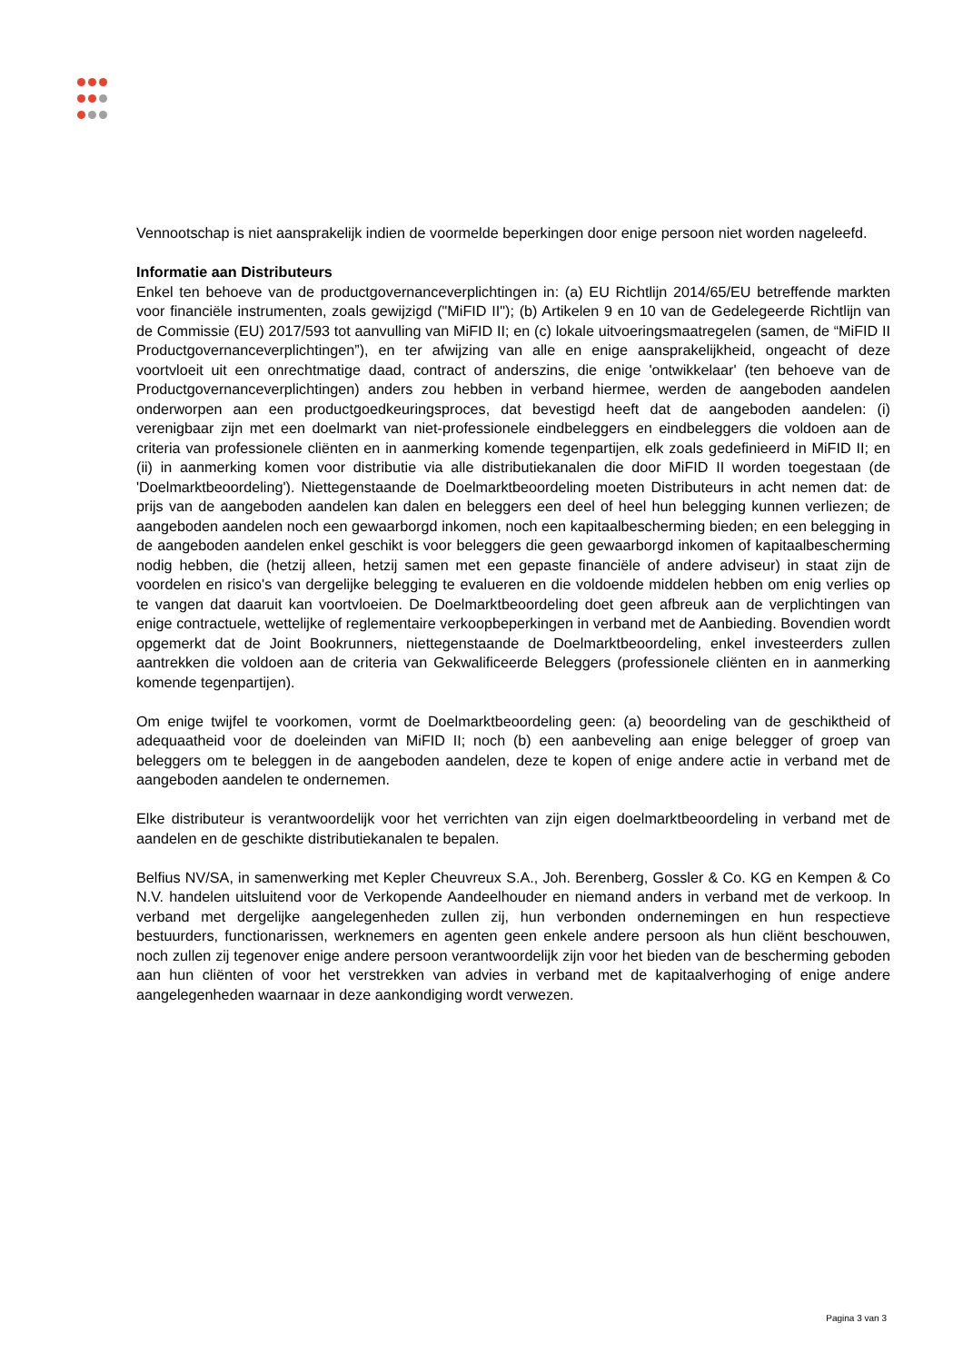Vennootschap is niet aansprakelijk indien de voormelde beperkingen door enige persoon niet worden nageleefd.
Informatie aan Distributeurs
Enkel ten behoeve van de productgovernanceverplichtingen in: (a) EU Richtlijn 2014/65/EU betreffende markten voor financiële instrumenten, zoals gewijzigd ("MiFID II"); (b) Artikelen 9 en 10 van de Gedelegeerde Richtlijn van de Commissie (EU) 2017/593 tot aanvulling van MiFID II; en (c) lokale uitvoeringsmaatregelen (samen, de “MiFID II Productgovernanceverplichtingen”), en ter afwijzing van alle en enige aansprakelijkheid, ongeacht of deze voortvloeit uit een onrechtmatige daad, contract of anderszins, die enige 'ontwikkelaar' (ten behoeve van de Productgovernanceverplichtingen) anders zou hebben in verband hiermee, werden de aangeboden aandelen onderworpen aan een productgoedkeuringsproces, dat bevestigd heeft dat de aangeboden aandelen: (i) verenigbaar zijn met een doelmarkt van niet-professionele eindbeleggers en eindbeleggers die voldoen aan de criteria van professionele cliënten en in aanmerking komende tegenpartijen, elk zoals gedefinieerd in MiFID II; en (ii) in aanmerking komen voor distributie via alle distributiekanalen die door MiFID II worden toegestaan (de 'Doelmarktbeoordeling'). Niettegenstaande de Doelmarktbeoordeling moeten Distributeurs in acht nemen dat: de prijs van de aangeboden aandelen kan dalen en beleggers een deel of heel hun belegging kunnen verliezen; de aangeboden aandelen noch een gewaarborgd inkomen, noch een kapitaalbescherming bieden; en een belegging in de aangeboden aandelen enkel geschikt is voor beleggers die geen gewaarborgd inkomen of kapitaalbescherming nodig hebben, die (hetzij alleen, hetzij samen met een gepaste financiële of andere adviseur) in staat zijn de voordelen en risico's van dergelijke belegging te evalueren en die voldoende middelen hebben om enig verlies op te vangen dat daaruit kan voortvloeien. De Doelmarktbeoordeling doet geen afbreuk aan de verplichtingen van enige contractuele, wettelijke of reglementaire verkoopbeperkingen in verband met de Aanbieding. Bovendien wordt opgemerkt dat de Joint Bookrunners, niettegenstaande de Doelmarktbeoordeling, enkel investeerders zullen aantrekken die voldoen aan de criteria van Gekwalificeerde Beleggers (professionele cliënten en in aanmerking komende tegenpartijen).
Om enige twijfel te voorkomen, vormt de Doelmarktbeoordeling geen: (a) beoordeling van de geschiktheid of adequaatheid voor de doeleinden van MiFID II; noch (b) een aanbeveling aan enige belegger of groep van beleggers om te beleggen in de aangeboden aandelen, deze te kopen of enige andere actie in verband met de aangeboden aandelen te ondernemen.
Elke distributeur is verantwoordelijk voor het verrichten van zijn eigen doelmarktbeoordeling in verband met de aandelen en de geschikte distributiekanalen te bepalen.
Belfius NV/SA, in samenwerking met Kepler Cheuvreux S.A., Joh. Berenberg, Gossler & Co. KG en Kempen & Co N.V. handelen uitsluitend voor de Verkopende Aandeelhouder en niemand anders in verband met de verkoop. In verband met dergelijke aangelegenheden zullen zij, hun verbonden ondernemingen en hun respectieve bestuurders, functionarissen, werknemers en agenten geen enkele andere persoon als hun cliënt beschouwen, noch zullen zij tegenover enige andere persoon verantwoordelijk zijn voor het bieden van de bescherming geboden aan hun cliënten of voor het verstrekken van advies in verband met de kapitaalverhoging of enige andere aangelegenheden waarnaar in deze aankondiging wordt verwezen.
Pagina 3 van 3